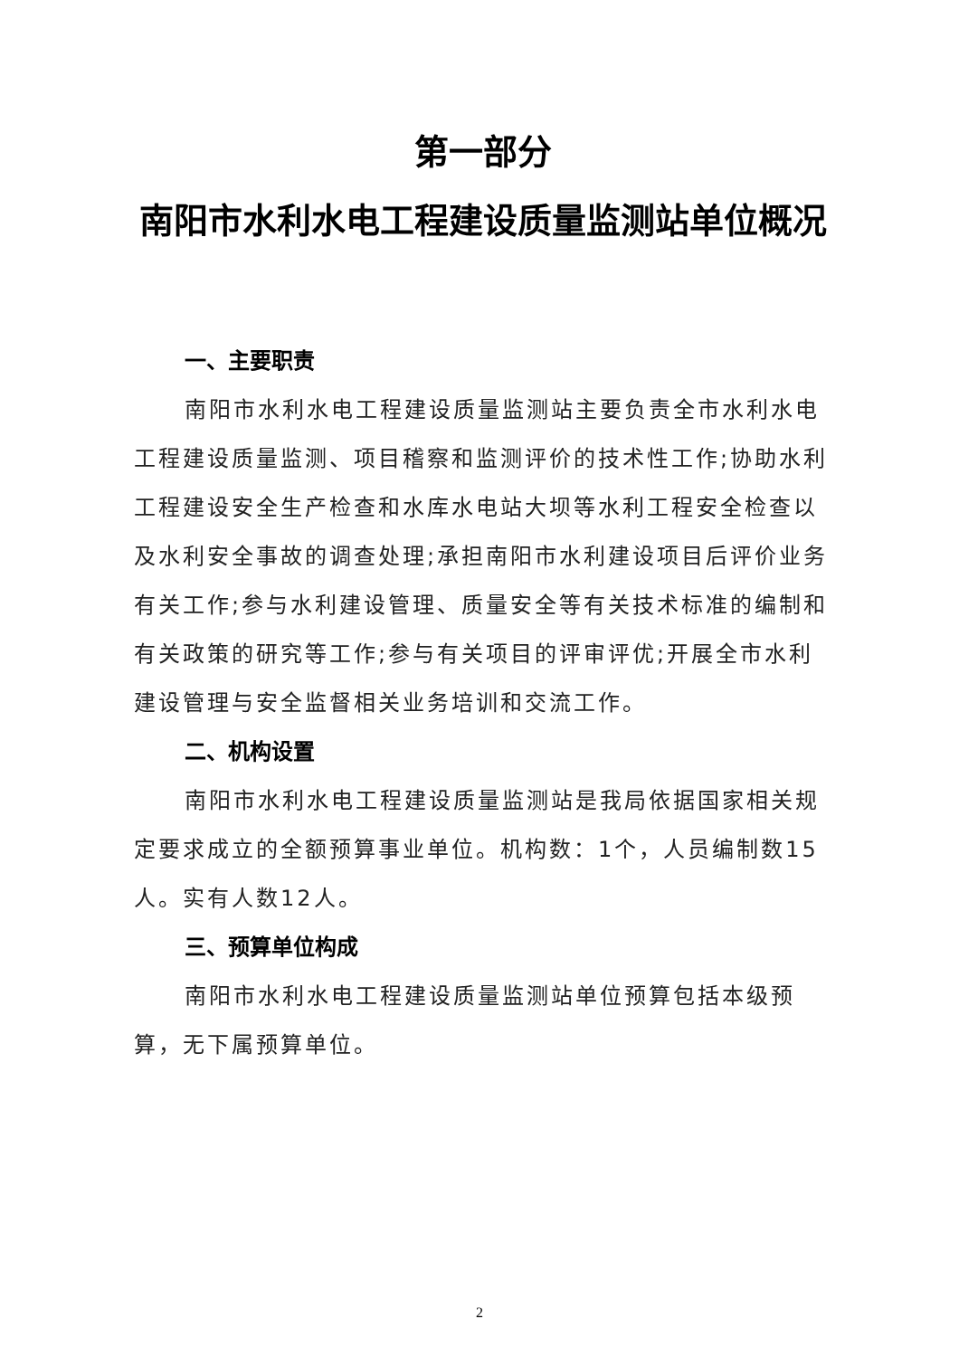第一部分
南阳市水利水电工程建设质量监测站单位概况
一、主要职责
南阳市水利水电工程建设质量监测站主要负责全市水利水电工程建设质量监测、项目稽察和监测评价的技术性工作;协助水利工程建设安全生产检查和水库水电站大坝等水利工程安全检查以及水利安全事故的调查处理;承担南阳市水利建设项目后评价业务有关工作;参与水利建设管理、质量安全等有关技术标准的编制和有关政策的研究等工作;参与有关项目的评审评优;开展全市水利建设管理与安全监督相关业务培训和交流工作。
二、机构设置
南阳市水利水电工程建设质量监测站是我局依据国家相关规定要求成立的全额预算事业单位。机构数：1个，人员编制数15人。实有人数12人。
三、预算单位构成
南阳市水利水电工程建设质量监测站单位预算包括本级预算，无下属预算单位。
2